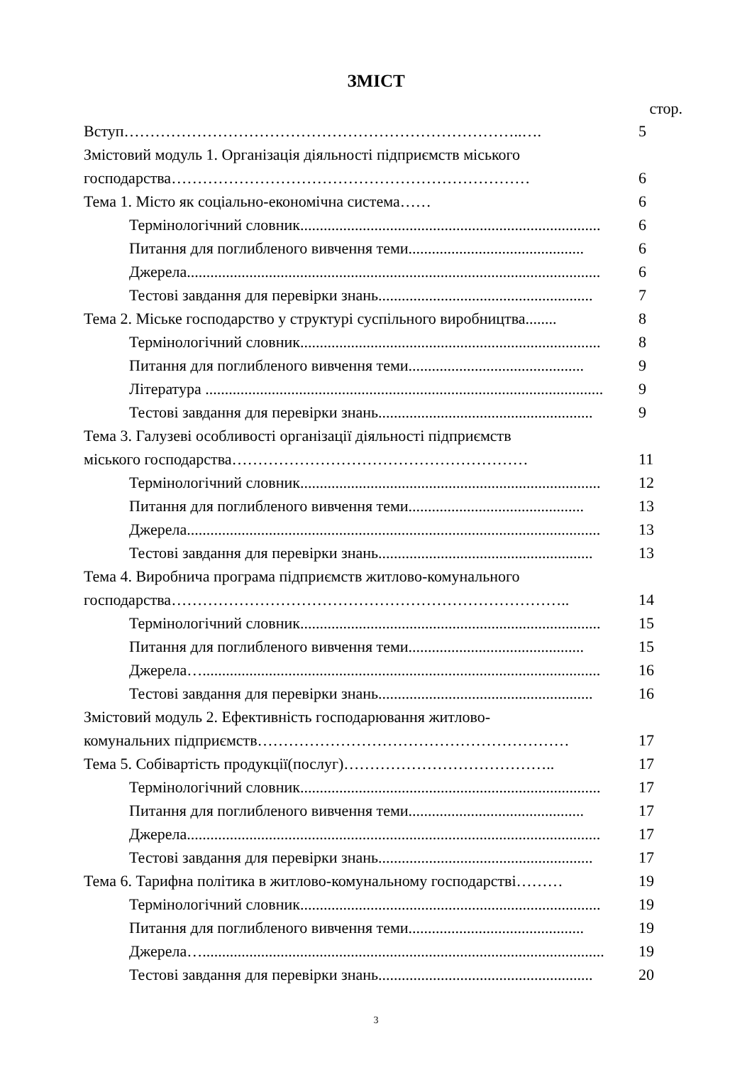ЗМІСТ
стор.
Вступ…………………………………………………………………..…. 5
Змістовий модуль 1. Організація діяльності підприємств міського
господарства…………………………………………………………… 6
Тема 1. Місто як соціально-економічна система…… 6
Термінологічний словник............................................................................. 6
Питання для поглибленого вивчення теми............................................. 6
Джерела.......................................................................................................... 6
Тестові завдання для перевірки знань....................................................... 7
Тема 2. Міське господарство у структурі суспільного виробництва........ 8
Термінологічний словник............................................................................. 8
Питання для поглибленого вивчення теми............................................. 9
Література ...................................................................................................... 9
Тестові завдання для перевірки знань....................................................... 9
Тема 3. Галузеві особливості організації діяльності підприємств
міського господарства………………………………………………… 11
Термінологічний словник............................................................................. 12
Питання для поглибленого вивчення теми............................................. 13
Джерела.......................................................................................................... 13
Тестові завдання для перевірки знань....................................................... 13
Тема 4. Виробнича програма підприємств житлово-комунального
господарства………………………………………………………………….. 14
Термінологічний словник............................................................................. 15
Питання для поглибленого вивчення теми............................................. 15
Джерела…...................................................................................................... 16
Тестові завдання для перевірки знань....................................................... 16
Змістовий модуль 2. Ефективність господарювання житлово-
комунальних підприємств…………………………………………………… 17
Тема 5. Собівартість продукції(послуг)………………………………….. 17
Термінологічний словник............................................................................. 17
Питання для поглибленого вивчення теми............................................. 17
Джерела.......................................................................................................... 17
Тестові завдання для перевірки знань....................................................... 17
Тема 6. Тарифна політика в житлово-комунальному господарстві……… 19
Термінологічний словник............................................................................. 19
Питання для поглибленого вивчення теми............................................. 19
Джерела…....................................................................................................... 19
Тестові завдання для перевірки знань....................................................... 20
3